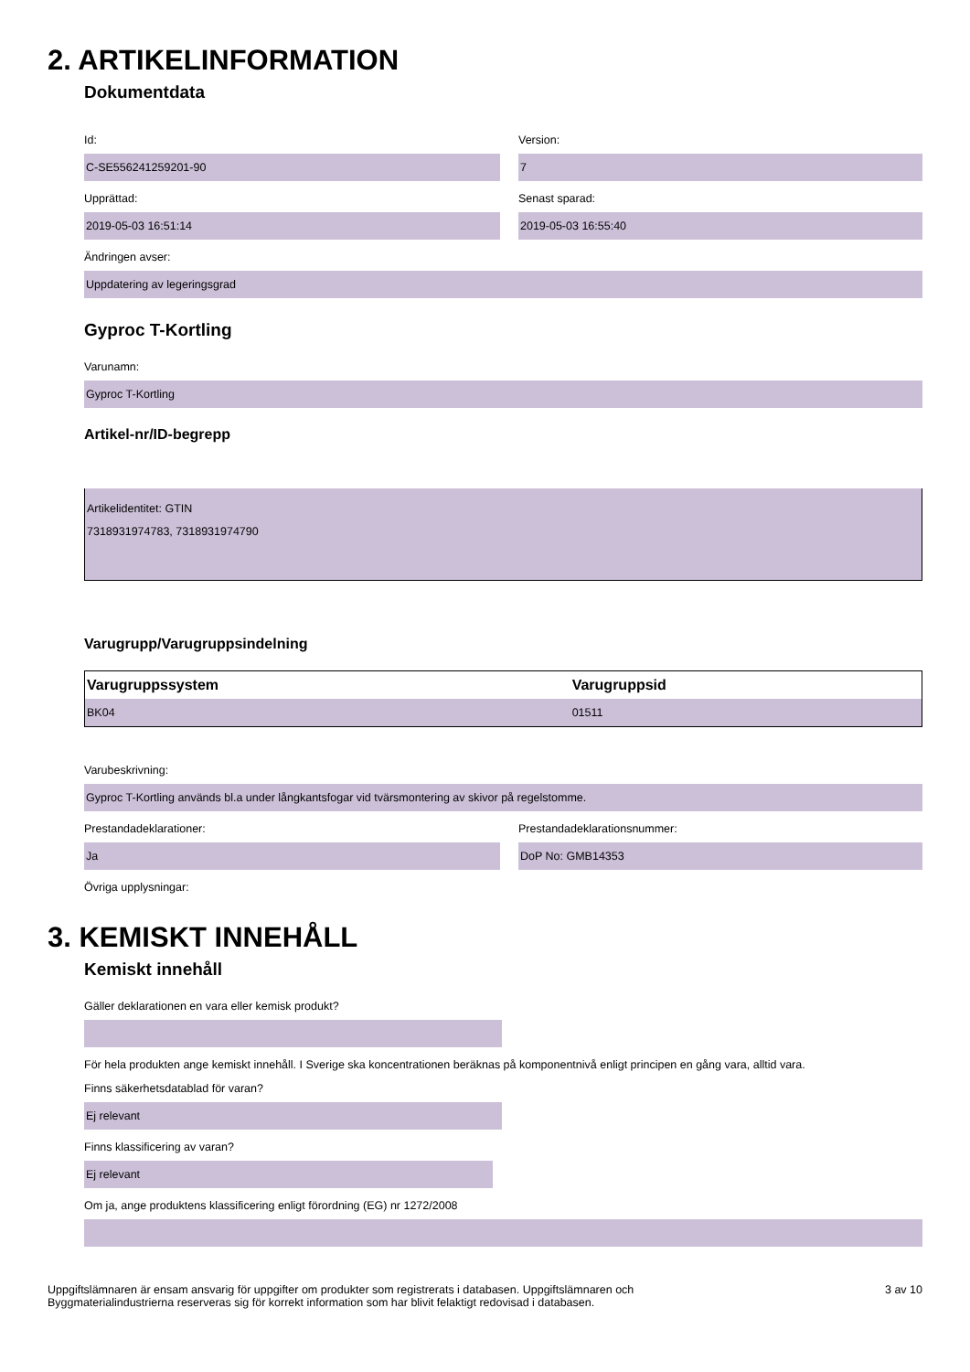2. ARTIKELINFORMATION
Dokumentdata
Id:
C-SE556241259201-90
Version:
7
Upprättad:
2019-05-03 16:51:14
Senast sparad:
2019-05-03 16:55:40
Ändringen avser:
Uppdatering av legeringsgrad
Gyproc T-Kortling
Varunamn:
Gyproc T-Kortling
Artikel-nr/ID-begrepp
Artikelidentitet: GTIN
7318931974783, 7318931974790
Varugrupp/Varugruppsindelning
| Varugruppssystem | Varugruppsid |
| --- | --- |
| BK04 | 01511 |
Varubeskrivning:
Gyproc T-Kortling används bl.a under långkantsfogar vid tvärsmontering av skivor på regelstomme.
Prestandadeklarationer:
Ja
Prestandadeklarationsnummer:
DoP No: GMB14353
Övriga upplysningar:
3. KEMISKT INNEHÅLL
Kemiskt innehåll
Gäller deklarationen en vara eller kemisk produkt?
För hela produkten ange kemiskt innehåll. I Sverige ska koncentrationen beräknas på komponentnivå enligt principen en gång vara, alltid vara.
Finns säkerhetsdatablad för varan?
Ej relevant
Finns klassificering av varan?
Ej relevant
Om ja, ange produktens klassificering enligt förordning (EG) nr 1272/2008
Uppgiftslämnaren är ensam ansvarig för uppgifter om produkter som registrerats i databasen. Uppgiftslämnaren och
Byggmaterialindustrierna reserveras sig för korrekt information som har blivit felaktigt redovisad i databasen.
3 av 10